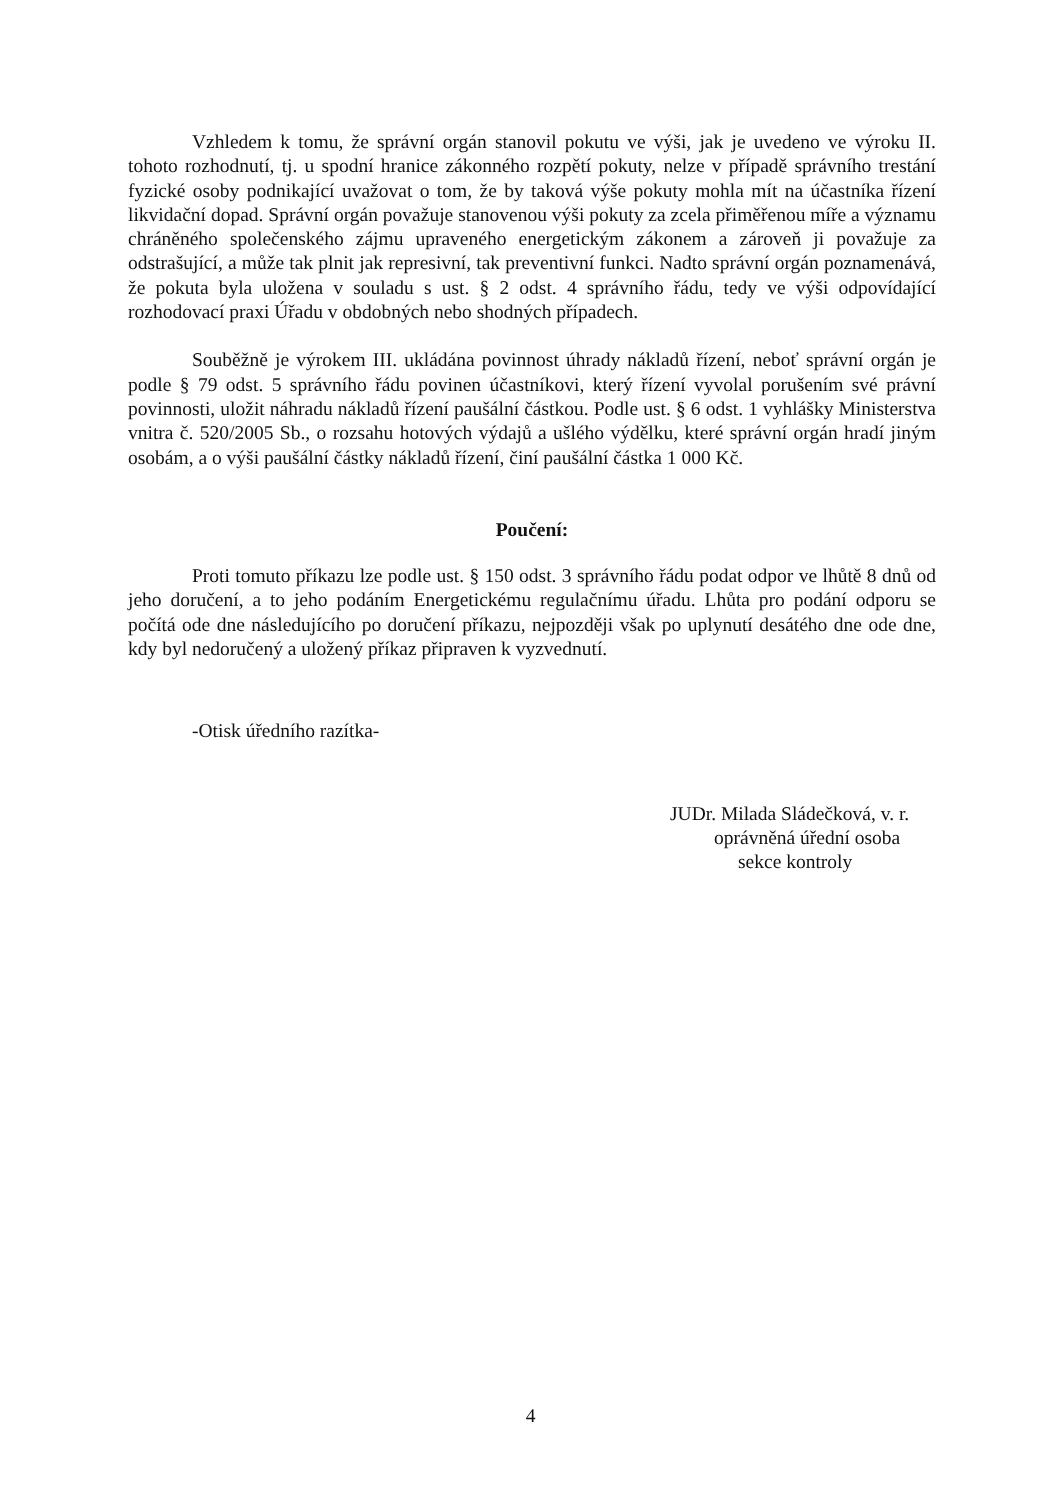Vzhledem k tomu, že správní orgán stanovil pokutu ve výši, jak je uvedeno ve výroku II. tohoto rozhodnutí, tj. u spodní hranice zákonného rozpětí pokuty, nelze v případě správního trestání fyzické osoby podnikající uvažovat o tom, že by taková výše pokuty mohla mít na účastníka řízení likvidační dopad. Správní orgán považuje stanovenou výši pokuty za zcela přiměřenou míře a významu chráněného společenského zájmu upraveného energetickým zákonem a zároveň ji považuje za odstrašující, a může tak plnit jak represivní, tak preventivní funkci. Nadto správní orgán poznamenává, že pokuta byla uložena v souladu s ust. § 2 odst. 4 správního řádu, tedy ve výši odpovídající rozhodovací praxi Úřadu v obdobných nebo shodných případech.
Souběžně je výrokem III. ukládána povinnost úhrady nákladů řízení, neboť správní orgán je podle § 79 odst. 5 správního řádu povinen účastníkovi, který řízení vyvolal porušením své právní povinnosti, uložit náhradu nákladů řízení paušální částkou. Podle ust. § 6 odst. 1 vyhlášky Ministerstva vnitra č. 520/2005 Sb., o rozsahu hotových výdajů a ušlého výdělku, které správní orgán hradí jiným osobám, a o výši paušální částky nákladů řízení, činí paušální částka 1 000 Kč.
Poučení:
Proti tomuto příkazu lze podle ust. § 150 odst. 3 správního řádu podat odpor ve lhůtě 8 dnů od jeho doručení, a to jeho podáním Energetickému regulačnímu úřadu. Lhůta pro podání odporu se počítá ode dne následujícího po doručení příkazu, nejpozději však po uplynutí desátého dne ode dne, kdy byl nedoručený a uložený příkaz připraven k vyzvednutí.
-Otisk úředního razítka-
JUDr. Milada Sládečková, v. r.
oprávněná úřední osoba
sekce kontroly
4